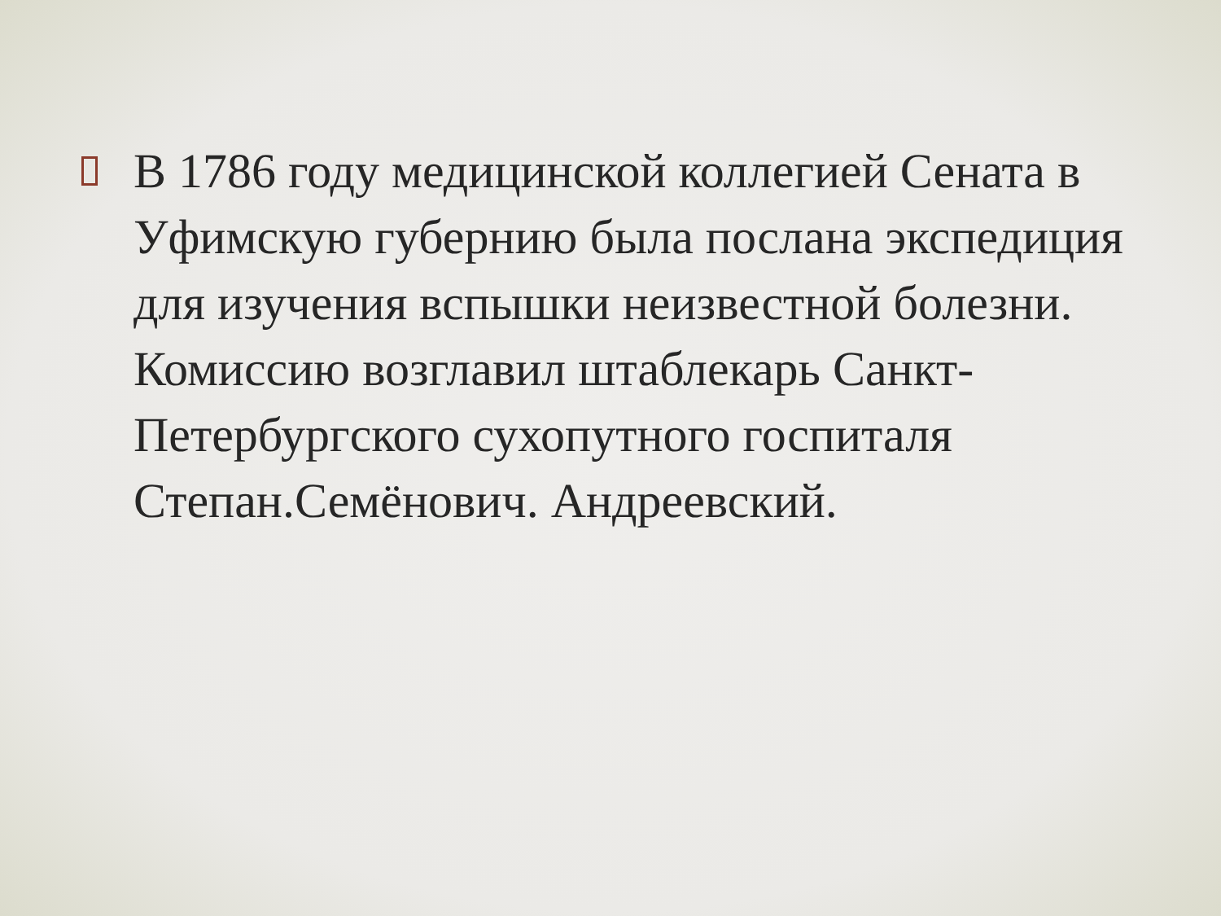В 1786 году медицинской коллегией Сената в Уфимскую губернию была послана экспедиция для изучения вспышки неизвестной болезни. Комиссию возглавил штаблекарь Санкт-Петербургского сухопутного госпиталя Степан.Семёнович. Андреевский.